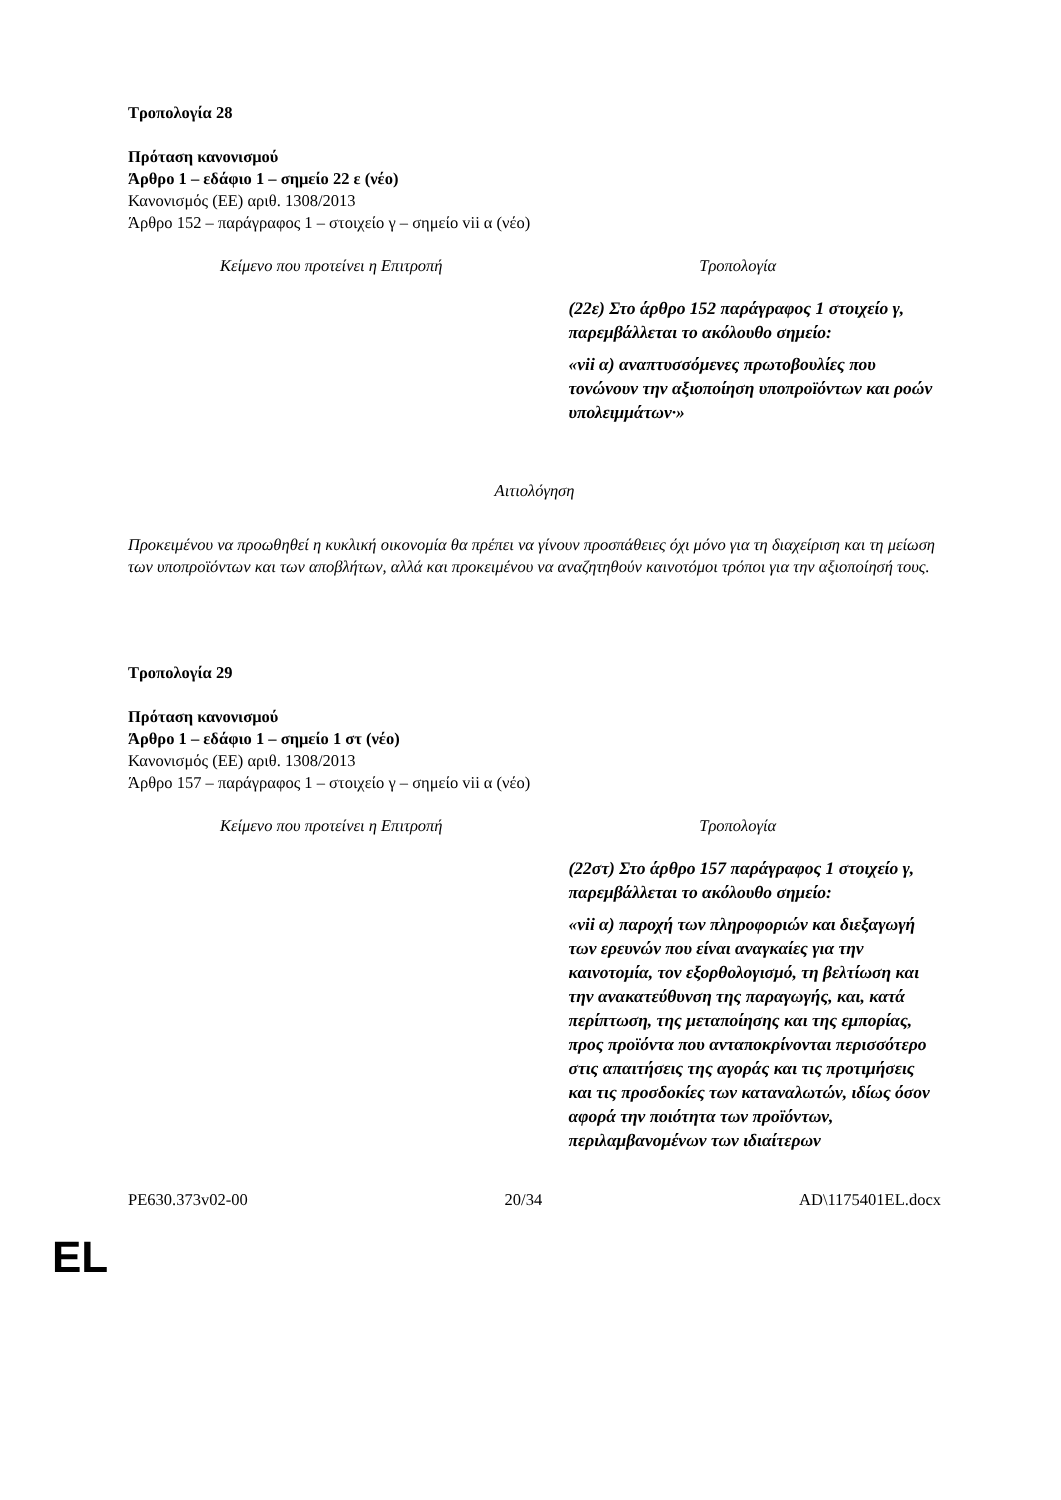Τροπολογία 28
Πρόταση κανονισμού
Άρθρο 1 – εδάφιο 1 – σημείο 22 ε (νέο)
Κανονισμός (ΕΕ) αριθ. 1308/2013
Άρθρο 152 – παράγραφος 1 – στοιχείο γ – σημείο vii α (νέο)
| Κείμενο που προτείνει η Επιτροπή | Τροπολογία |
| --- | --- |
| | (22ε) Στο άρθρο 152 παράγραφος 1 στοιχείο γ, παρεμβάλλεται το ακόλουθο σημείο: «vii α) αναπτυσσόμενες πρωτοβουλίες που τονώνουν την αξιοποίηση υποπροϊόντων και ροών υπολειμμάτων·» |
Αιτιολόγηση
Προκειμένου να προωθηθεί η κυκλική οικονομία θα πρέπει να γίνουν προσπάθειες όχι μόνο για τη διαχείριση και τη μείωση των υποπροϊόντων και των αποβλήτων, αλλά και προκειμένου να αναζητηθούν καινοτόμοι τρόποι για την αξιοποίησή τους.
Τροπολογία 29
Πρόταση κανονισμού
Άρθρο 1 – εδάφιο 1 – σημείο 1 στ (νέο)
Κανονισμός (ΕΕ) αριθ. 1308/2013
Άρθρο 157 – παράγραφος 1 – στοιχείο γ – σημείο vii α (νέο)
| Κείμενο που προτείνει η Επιτροπή | Τροπολογία |
| --- | --- |
| | (22στ) Στο άρθρο 157 παράγραφος 1 στοιχείο γ, παρεμβάλλεται το ακόλουθο σημείο: «vii α) παροχή των πληροφοριών και διεξαγωγή των ερευνών που είναι αναγκαίες για την καινοτομία, τον εξορθολογισμό, τη βελτίωση και την ανακατεύθυνση της παραγωγής, και, κατά περίπτωση, της μεταποίησης και της εμπορίας, προς προϊόντα που ανταποκρίνονται περισσότερο στις απαιτήσεις της αγοράς και τις προτιμήσεις και τις προσδοκίες των καταναλωτών, ιδίως όσον αφορά την ποιότητα των προϊόντων, περιλαμβανομένων των ιδιαίτερων |
PE630.373v02-00 20/34 AD\1175401EL.docx
EL